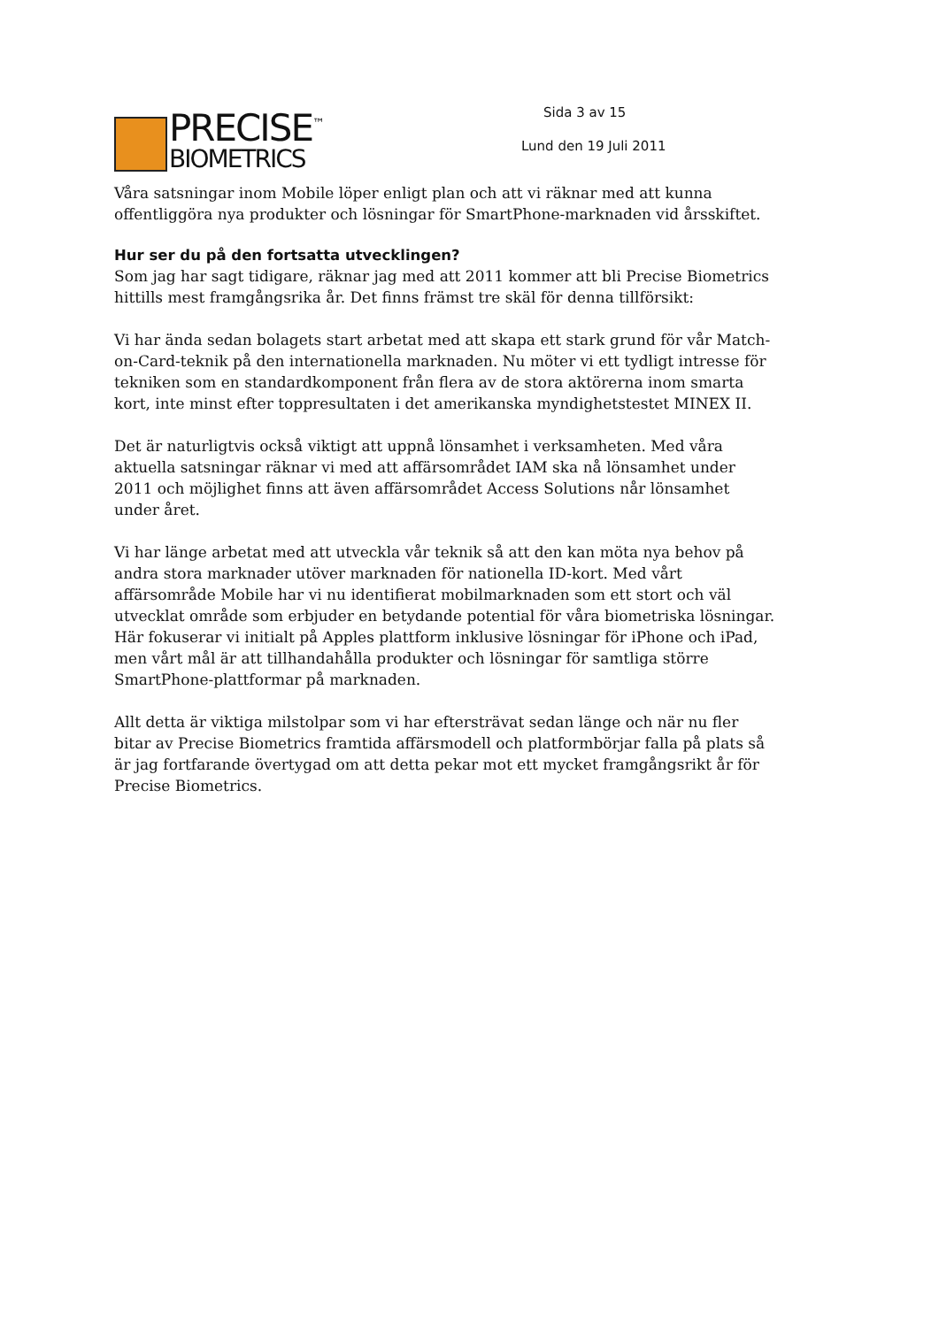PRECISE<sup>™</sup>
BIOMETRICS
Sida 3 av 15
Lund den 19 Juli 2011
Våra satsningar inom Mobile löper enligt plan och att vi räknar med att kunna offentliggöra nya produkter och lösningar för SmartPhone-marknaden vid årsskiftet.
Hur ser du på den fortsatta utvecklingen?
Som jag har sagt tidigare, räknar jag med att 2011 kommer att bli Precise Biometrics hittills mest framgångsrika år. Det finns främst tre skäl för denna tillförsikt:
Vi har ända sedan bolagets start arbetat med att skapa ett stark grund för vår Match-on-Card-teknik på den internationella marknaden. Nu möter vi ett tydligt intresse för tekniken som en standardkomponent från flera av de stora aktörerna inom smarta kort, inte minst efter toppresultaten i det amerikanska myndighetstestet MINEX II.
Det är naturligtvis också viktigt att uppnå lönsamhet i verksamheten. Med våra aktuella satsningar räknar vi med att affärsområdet IAM ska nå lönsamhet under 2011 och möjlighet finns att även affärsområdet Access Solutions når lönsamhet under året.
Vi har länge arbetat med att utveckla vår teknik så att den kan möta nya behov på andra stora marknader utöver marknaden för nationella ID-kort. Med vårt affärsområde Mobile har vi nu identifierat mobilmarknaden som ett stort och väl utvecklat område som erbjuder en betydande potential för våra biometriska lösningar. Här fokuserar vi initialt på Apples plattform inklusive lösningar för iPhone och iPad, men vårt mål är att tillhandahålla produkter och lösningar för samtliga större SmartPhone-plattformar på marknaden.
Allt detta är viktiga milstolpar som vi har eftersträvat sedan länge och när nu fler bitar av Precise Biometrics framtida affärsmodell och platformbörjar falla på plats så är jag fortfarande övertygad om att detta pekar mot ett mycket framgångsrikt år för Precise Biometrics.